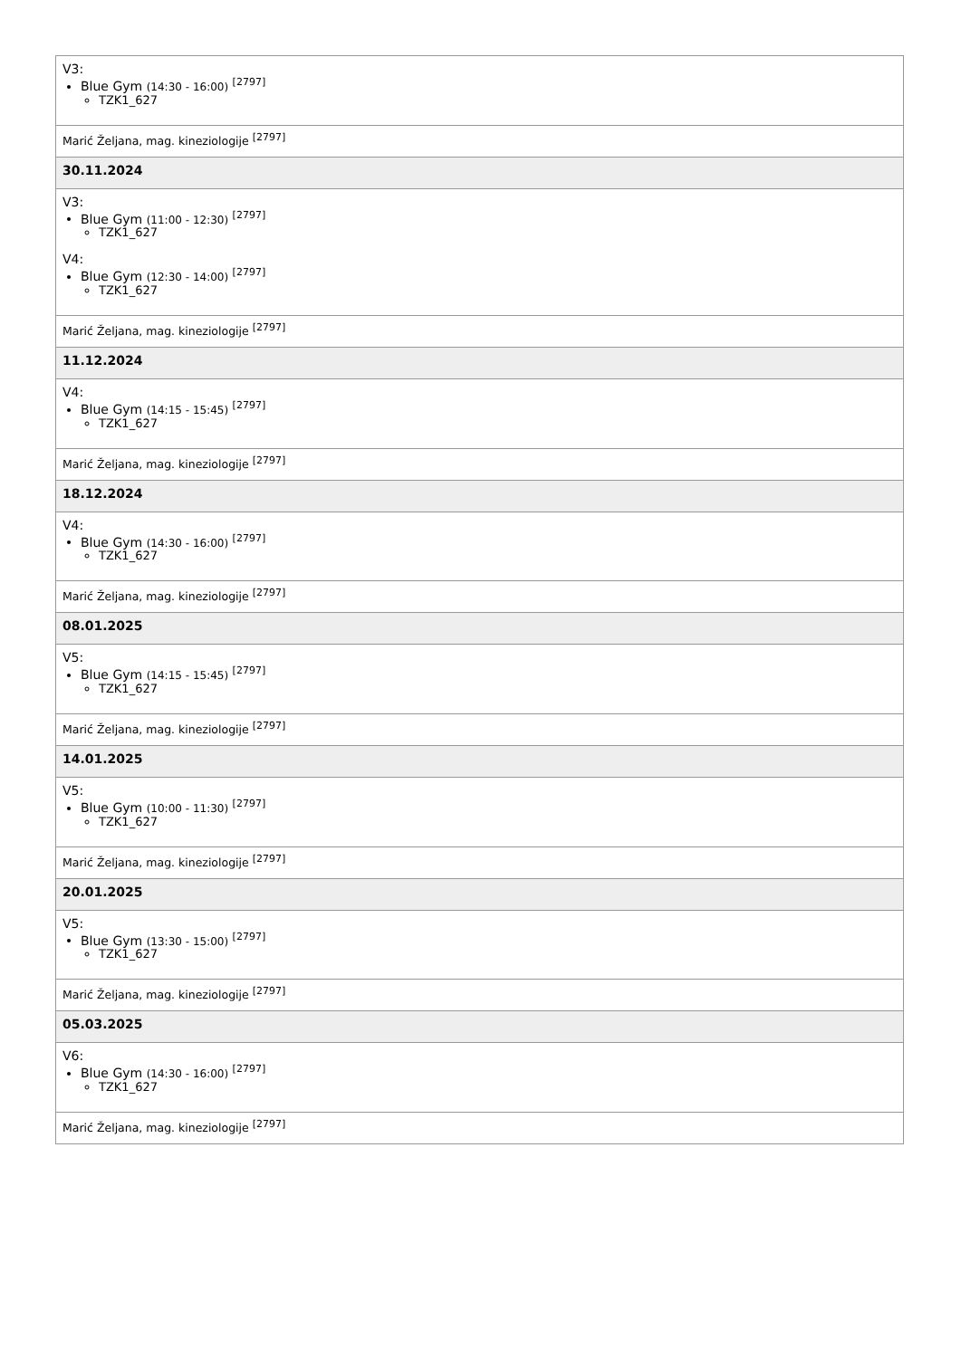| V3: Blue Gym (14:30 - 16:00) <sup>[2797]</sup> TZK1_627 |
| Marić Željana, mag. kineziologije <sup>[2797]</sup> |
| 30.11.2024 |
| V3: Blue Gym (11:00 - 12:30) <sup>[2797]</sup> TZK1_627 V4: Blue Gym (12:30 - 14:00) <sup>[2797]</sup> TZK1_627 |
| Marić Željana, mag. kineziologije <sup>[2797]</sup> |
| 11.12.2024 |
| V4: Blue Gym (14:15 - 15:45) <sup>[2797]</sup> TZK1_627 |
| Marić Željana, mag. kineziologije <sup>[2797]</sup> |
| 18.12.2024 |
| V4: Blue Gym (14:30 - 16:00) <sup>[2797]</sup> TZK1_627 |
| Marić Željana, mag. kineziologije <sup>[2797]</sup> |
| 08.01.2025 |
| V5: Blue Gym (14:15 - 15:45) <sup>[2797]</sup> TZK1_627 |
| Marić Željana, mag. kineziologije <sup>[2797]</sup> |
| 14.01.2025 |
| V5: Blue Gym (10:00 - 11:30) <sup>[2797]</sup> TZK1_627 |
| Marić Željana, mag. kineziologije <sup>[2797]</sup> |
| 20.01.2025 |
| V5: Blue Gym (13:30 - 15:00) <sup>[2797]</sup> TZK1_627 |
| Marić Željana, mag. kineziologije <sup>[2797]</sup> |
| 05.03.2025 |
| V6: Blue Gym (14:30 - 16:00) <sup>[2797]</sup> TZK1_627 |
| Marić Željana, mag. kineziologije <sup>[2797]</sup> |